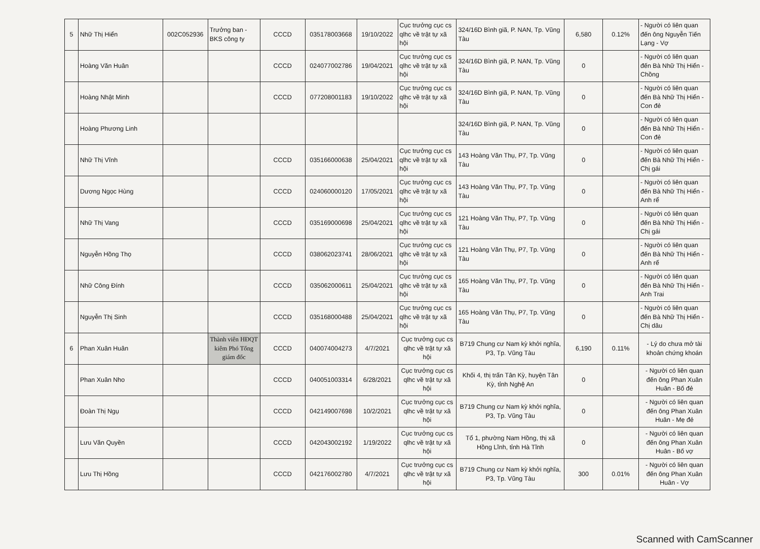| 5 | Nhữ Thị Hiển | 002C052936 | Trưởng ban - BKS công ty | CCCD | 035178003668 | 19/10/2022 | Cục trưởng cục cs qlhc về trật tự xã hội | 324/16D Bình giã, P. NAN, Tp. Vũng Tàu | 6,580 | 0.12% | - Người có liên quan đến ông Nguyễn Tiến Lạng - Vợ |
| | Hoàng Văn Huân | | | CCCD | 024077002786 | 19/04/2021 | Cục trưởng cục cs qlhc về trật tự xã hội | 324/16D Bình giã, P. NAN, Tp. Vũng Tàu | 0 | | - Người có liên quan đến Bà Nhữ Thị Hiển - Chồng |
| | Hoàng Nhật Minh | | | CCCD | 077208001183 | 19/10/2022 | Cục trưởng cục cs qlhc về trật tự xã hội | 324/16D Bình giã, P. NAN, Tp. Vũng Tàu | 0 | | - Người có liên quan đến Bà Nhữ Thị Hiển - Con đẻ |
| | Hoàng Phương Linh | | | | | | | 324/16D Bình giã, P. NAN, Tp. Vũng Tàu | 0 | | - Người có liên quan đến Bà Nhữ Thị Hiển - Con đẻ |
| | Nhữ Thị Vĩnh | | | CCCD | 035166000638 | 25/04/2021 | Cục trưởng cục cs qlhc về trật tự xã hội | 143 Hoàng Văn Thụ, P7, Tp. Vũng Tàu | 0 | | - Người có liên quan đến Bà Nhữ Thị Hiển - Chị gái |
| | Dương Ngọc Hùng | | | CCCD | 024060000120 | 17/05/2021 | Cục trưởng cục cs qlhc về trật tự xã hội | 143 Hoàng Văn Thụ, P7, Tp. Vũng Tàu | 0 | | - Người có liên quan đến Bà Nhữ Thị Hiển - Anh rể |
| | Nhữ Thị Vang | | | CCCD | 035169000698 | 25/04/2021 | Cục trưởng cục cs qlhc về trật tự xã hội | 121 Hoàng Văn Thụ, P7, Tp. Vũng Tàu | 0 | | - Người có liên quan đến Bà Nhữ Thị Hiển - Chị gái |
| | Nguyễn Hồng Thọ | | | CCCD | 038062023741 | 28/06/2021 | Cục trưởng cục cs qlhc về trật tự xã hội | 121 Hoàng Văn Thụ, P7, Tp. Vũng Tàu | 0 | | - Người có liên quan đến Bà Nhữ Thị Hiển - Anh rể |
| | Nhữ Công Đính | | | CCCD | 035062000611 | 25/04/2021 | Cục trưởng cục cs qlhc về trật tự xã hội | 165 Hoàng Văn Thụ, P7, Tp. Vũng Tàu | 0 | | - Người có liên quan đến Bà Nhữ Thị Hiển - Anh Trai |
| | Nguyễn Thị Sinh | | | CCCD | 035168000488 | 25/04/2021 | Cục trưởng cục cs qlhc về trật tự xã hội | 165 Hoàng Văn Thụ, P7, Tp. Vũng Tàu | 0 | | - Người có liên quan đến Bà Nhữ Thị Hiển - Chị dâu |
| 6 | Phan Xuân Huân | | Thành viên HĐQT kiêm Phó Tổng giám đốc | CCCD | 040074004273 | 4/7/2021 | Cục trưởng cục cs qlhc về trật tự xã hội | B719 Chung cư Nam kỳ khởi nghĩa, P3, Tp. Vũng Tàu | 6,190 | 0.11% | - Lý do chưa mở tài khoản chứng khoán |
| | Phan Xuân Nho | | | CCCD | 040051003314 | 6/28/2021 | Cục trưởng cục cs qlhc về trật tự xã hội | Khối 4, thị trấn Tân Kỳ, huyện Tân Kỳ, tỉnh Nghệ An | 0 | | - Người có liên quan đến ông Phan Xuân Huân - Bố đẻ |
| | Đoàn Thị Ngụ | | | CCCD | 042149007698 | 10/2/2021 | Cục trưởng cục cs qlhc về trật tự xã hội | B719 Chung cư Nam kỳ khởi nghĩa, P3, Tp. Vũng Tàu | 0 | | - Người có liên quan đến ông Phan Xuân Huân - Mẹ đẻ |
| | Lưu Văn Quyền | | | CCCD | 042043002192 | 1/19/2022 | Cục trưởng cục cs qlhc về trật tự xã hội | Tổ 1, phường Nam Hồng, thị xã Hồng Lĩnh, tỉnh Hà Tĩnh | 0 | | - Người có liên quan đến ông Phan Xuân Huân - Bố vợ |
| | Lưu Thị Hồng | | | CCCD | 042176002780 | 4/7/2021 | Cục trưởng cục cs qlhc về trật tự xã hội | B719 Chung cư Nam kỳ khởi nghĩa, P3, Tp. Vũng Tàu | 300 | 0.01% | - Người có liên quan đến ông Phan Xuân Huân - Vợ |
Scanned with CamScanner